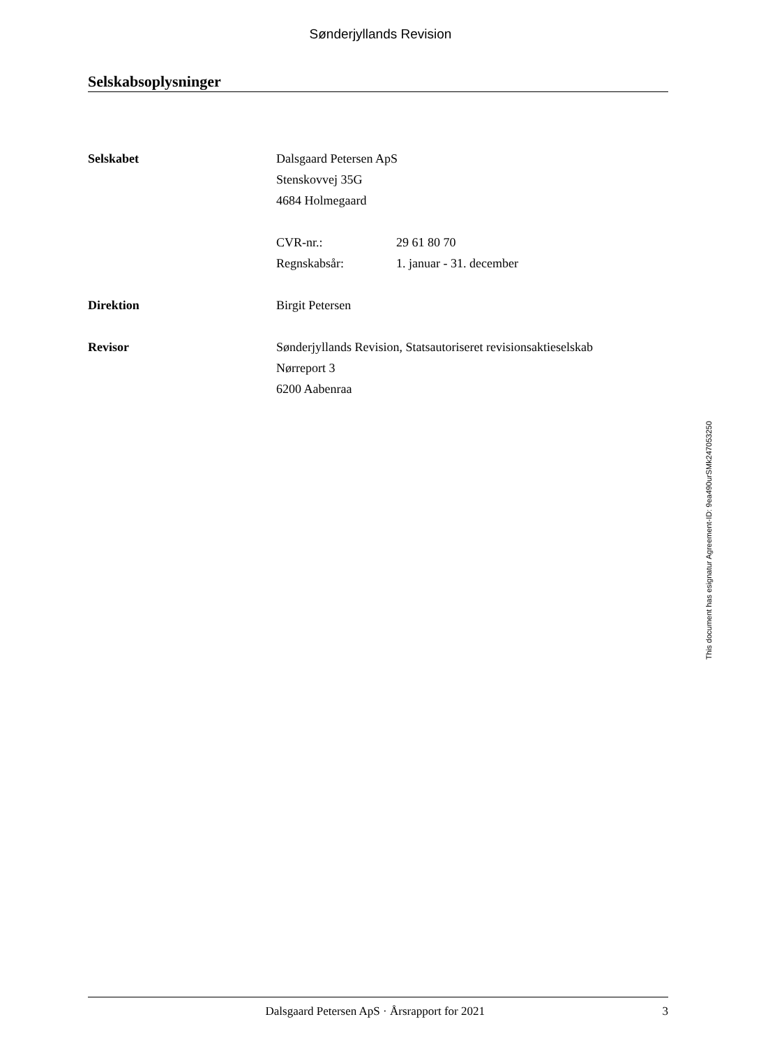Sønderjyllands Revision
Selskabsoplysninger
Selskabet Dalsgaard Petersen ApS
Stenskovvej 35G
4684 Holmegaard
CVR-nr.: 29 61 80 70
Regnskabsår: 1. januar - 31. december
Direktion Birgit Petersen
Revisor Sønderjyllands Revision, Statsautoriseret revisionsaktieselskab
Nørreport 3
6200 Aabenraa
This document has esignatur Agreement-ID: 9ea490urSMk247053250
Dalsgaard Petersen ApS · Årsrapport for 2021
3